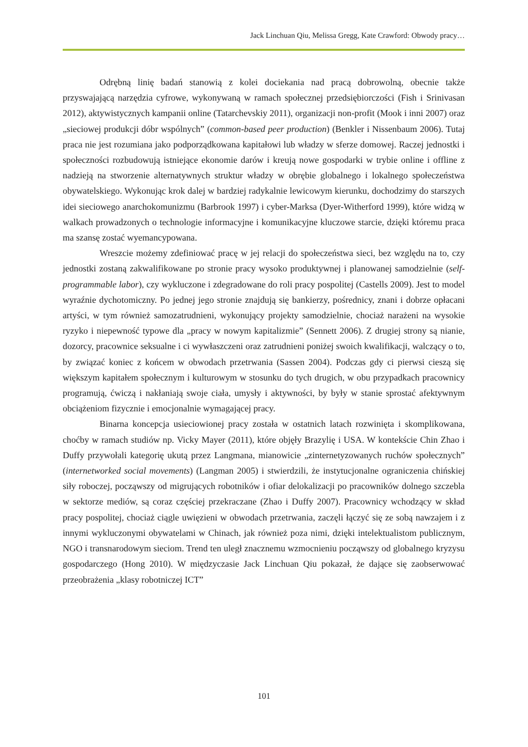Jack Linchuan Qiu, Melissa Gregg, Kate Crawford: Obwody pracy…
Odrębną linię badań stanowią z kolei dociekania nad pracą dobrowolną, obecnie także przyswajającą narzędzia cyfrowe, wykonywaną w ramach społecznej przedsiębiorczości (Fish i Srinivasan 2012), aktywistycznych kampanii online (Tatarchevskiy 2011), organizacji non-profit (Mook i inni 2007) oraz „sieciowej produkcji dóbr wspólnych” (common-based peer production) (Benkler i Nissenbaum 2006). Tutaj praca nie jest rozumiana jako podporządkowana kapitałowi lub władzy w sferze domowej. Raczej jednostki i społeczności rozbudowują istniejące ekonomie darów i kreują nowe gospodarki w trybie online i offline z nadzieją na stworzenie alternatywnych struktur władzy w obrębie globalnego i lokalnego społeczeństwa obywatelskiego. Wykonując krok dalej w bardziej radykalnie lewicowym kierunku, dochodzimy do starszych idei sieciowego anarchokomunizmu (Barbrook 1997) i cyber-Marksa (Dyer-Witherford 1999), które widzą w walkach prowadzonych o technologie informacyjne i komunikacyjne kluczowe starcie, dzięki któremu praca ma szansę zostać wyemancypowana.
Wreszcie możemy zdefiniować pracę w jej relacji do społeczeństwa sieci, bez względu na to, czy jednostki zostaną zakwalifikowane po stronie pracy wysoko produktywnej i planowanej samodzielnie (self-programmable labor), czy wykluczone i zdegradowane do roli pracy pospolitej (Castells 2009). Jest to model wyraźnie dychotomiczny. Po jednej jego stronie znajdują się bankierzy, pośrednicy, znani i dobrze opłacani artyści, w tym również samozatrudnieni, wykonujący projekty samodzielnie, chociaż narażeni na wysokie ryzyko i niepewność typowe dla „pracy w nowym kapitalizmie” (Sennett 2006). Z drugiej strony są nianie, dozorcy, pracownice seksualne i ci wywłaszczeni oraz zatrudnieni poniżej swoich kwalifikacji, walczący o to, by związać koniec z końcem w obwodach przetrwania (Sassen 2004). Podczas gdy ci pierwsi cieszą się większym kapitałem społecznym i kulturowym w stosunku do tych drugich, w obu przypadkach pracownicy programują, ćwiczą i nakłaniają swoje ciała, umysły i aktywności, by były w stanie sprostać afektywnym obciążeniom fizycznie i emocjonalnie wymagającej pracy.
Binarna koncepcja usieciowionej pracy została w ostatnich latach rozwinięta i skomplikowana, choćby w ramach studiów np. Vicky Mayer (2011), które objęły Brazylię i USA. W kontekście Chin Zhao i Duffy przywołali kategorię ukutą przez Langmana, mianowicie „zinternetyzowanych ruchów społecznych” (internetworked social movements) (Langman 2005) i stwierdzili, że instytucjonalne ograniczenia chińskiej siły roboczej, począwszy od migrujących robotników i ofiar delokalizacji po pracowników dolnego szczebla w sektorze mediów, są coraz częściej przekraczane (Zhao i Duffy 2007). Pracownicy wchodzący w skład pracy pospolitej, chociaż ciągle uwięzieni w obwodach przetrwania, zaczęli łączyć się ze sobą nawzajem i z innymi wykluczonymi obywatelami w Chinach, jak również poza nimi, dzięki intelektualistom publicznym, NGO i transnarodowym sieciom. Trend ten uległ znacznemu wzmocnieniu począwszy od globalnego kryzysu gospodarczego (Hong 2010). W międzyczasie Jack Linchuan Qiu pokazał, że dające się zaobserwować przeobrażenia „klasy robotniczej ICT”
101